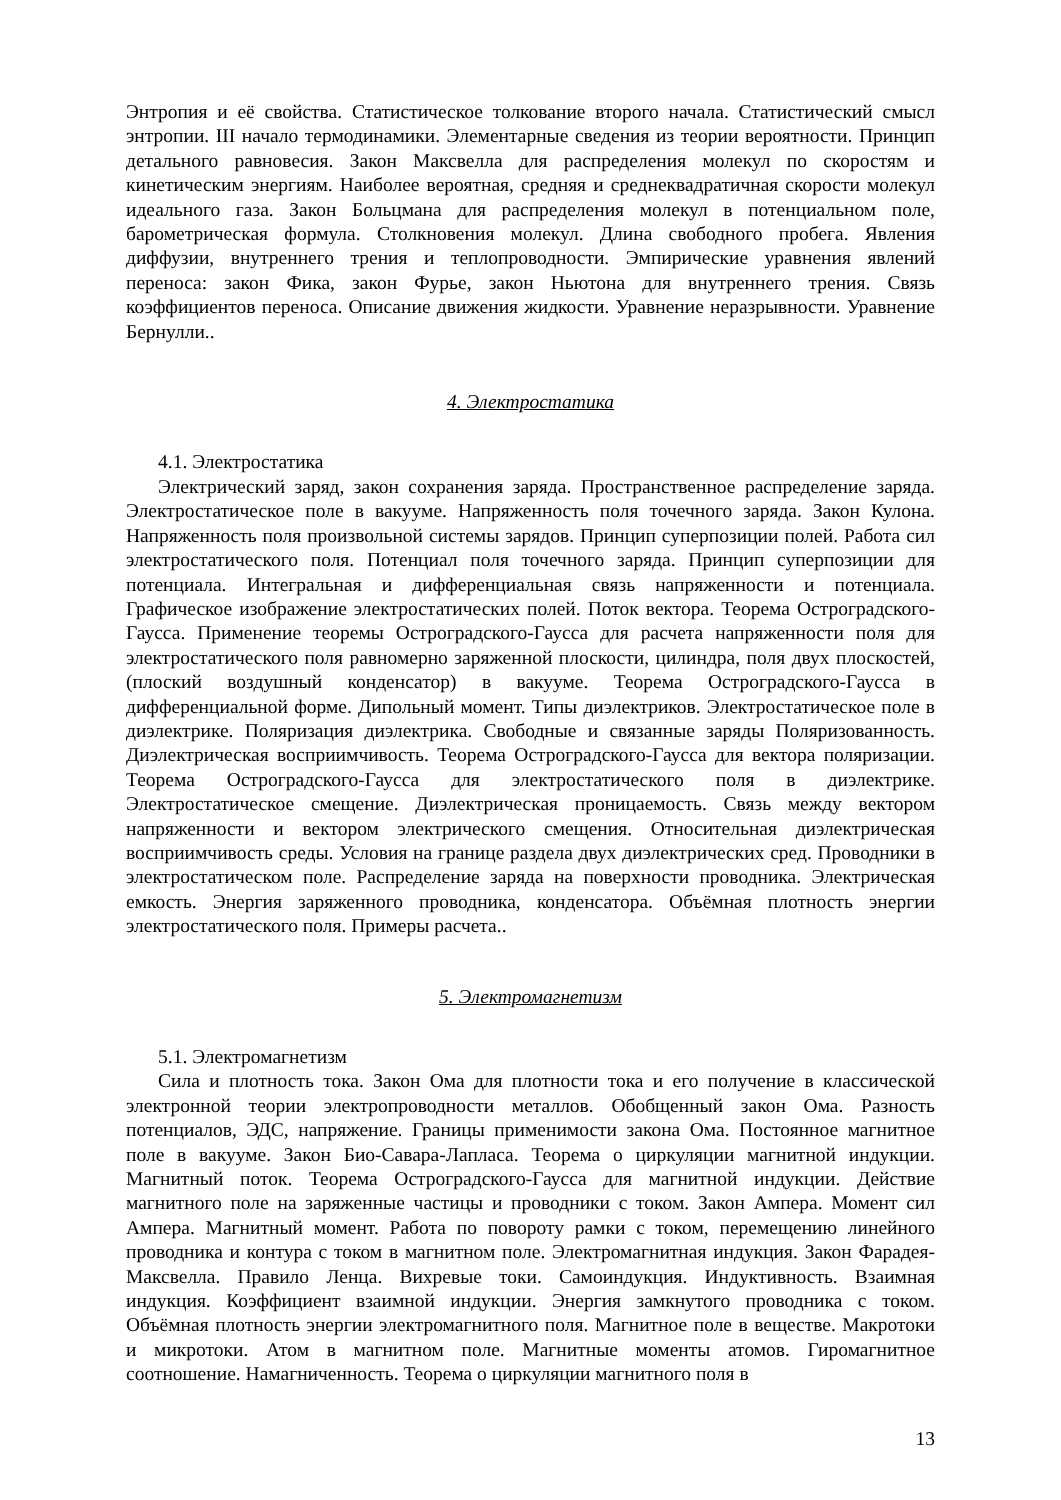Энтропия и её свойства. Статистическое толкование второго начала. Статистический смысл энтропии. III начало термодинамики. Элементарные сведения из теории вероятности. Принцип детального равновесия. Закон Максвелла для распределения молекул по скоростям и кинетическим энергиям. Наиболее вероятная, средняя и среднеквадратичная скорости молекул идеального газа. Закон Больцмана для распределения молекул в потенциальном поле, барометрическая формула. Столкновения молекул. Длина свободного пробега. Явления диффузии, внутреннего трения и теплопроводности. Эмпирические уравнения явлений переноса: закон Фика, закон Фурье, закон Ньютона для внутреннего трения. Связь коэффициентов переноса. Описание движения жидкости. Уравнение неразрывности. Уравнение Бернулли..
4. Электростатика
4.1. Электростатика
Электрический заряд, закон сохранения заряда. Пространственное распределение заряда. Электростатическое поле в вакууме. Напряженность поля точечного заряда. Закон Кулона. Напряженность поля произвольной системы зарядов. Принцип суперпозиции полей. Работа сил электростатического поля. Потенциал поля точечного заряда. Принцип суперпозиции для потенциала. Интегральная и дифференциальная связь напряженности и потенциала. Графическое изображение электростатических полей. Поток вектора. Теорема Остроградского-Гаусса. Применение теоремы Остроградского-Гаусса для расчета напряженности поля для электростатического поля равномерно заряженной плоскости, цилиндра, поля двух плоскостей, (плоский воздушный конденсатор) в вакууме. Теорема Остроградского-Гаусса в дифференциальной форме. Дипольный момент. Типы диэлектриков. Электростатическое поле в диэлектрике. Поляризация диэлектрика. Свободные и связанные заряды Поляризованность. Диэлектрическая восприимчивость. Теорема Остроградского-Гаусса для вектора поляризации. Теорема Остроградского-Гаусса для электростатического поля в диэлектрике. Электростатическое смещение. Диэлектрическая проницаемость. Связь между вектором напряженности и вектором электрического смещения. Относительная диэлектрическая восприимчивость среды. Условия на границе раздела двух диэлектрических сред. Проводники в электростатическом поле. Распределение заряда на поверхности проводника. Электрическая емкость. Энергия заряженного проводника, конденсатора. Объёмная плотность энергии электростатического поля. Примеры расчета..
5. Электромагнетизм
5.1. Электромагнетизм
Сила и плотность тока. Закон Ома для плотности тока и его получение в классической электронной теории электропроводности металлов. Обобщенный закон Ома. Разность потенциалов, ЭДС, напряжение. Границы применимости закона Ома. Постоянное магнитное поле в вакууме. Закон Био-Савара-Лапласа. Теорема о циркуляции магнитной индукции. Магнитный поток. Теорема Остроградского-Гаусса для магнитной индукции. Действие магнитного поле на заряженные частицы и проводники с током. Закон Ампера. Момент сил Ампера. Магнитный момент. Работа по повороту рамки с током, перемещению линейного проводника и контура с током в магнитном поле. Электромагнитная индукция. Закон Фарадея-Максвелла. Правило Ленца. Вихревые токи. Самоиндукция. Индуктивность. Взаимная индукция. Коэффициент взаимной индукции. Энергия замкнутого проводника с током. Объёмная плотность энергии электромагнитного поля. Магнитное поле в веществе. Макротоки и микротоки. Атом в магнитном поле. Магнитные моменты атомов. Гиромагнитное соотношение. Намагниченность. Теорема о циркуляции магнитного поля в
13